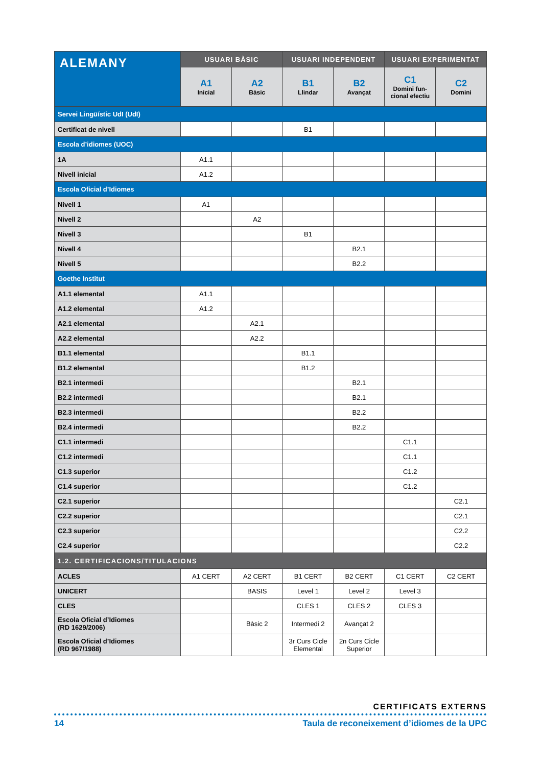| ALEMANY | USUARI BÀSIC | | USUARI INDEPENDENT | | USUARI EXPERIMENTAT | |
| | A1 Inicial | A2 Bàsic | B1 Llindar | B2 Avançat | C1 Domini fun-cional efectiu | C2 Domini |
| Servei Lingüístic UdI (UdI) | | | | | | |
| Certificat de nivell | | | B1 | | | |
| Escola d’idiomes (UOC) | | | | | | |
| 1A | A1.1 | | | | | |
| Nivell inicial | A1.2 | | | | | |
| Escola Oficial d’Idiomes | | | | | | |
| Nivell 1 | A1 | | | | | |
| Nivell 2 | | A2 | | | | |
| Nivell 3 | | | B1 | | | |
| Nivell 4 | | | | B2.1 | | |
| Nivell 5 | | | | B2.2 | | |
| Goethe Institut | | | | | | |
| A1.1 elemental | A1.1 | | | | | |
| A1.2 elemental | A1.2 | | | | | |
| A2.1 elemental | | A2.1 | | | | |
| A2.2 elemental | | A2.2 | | | | |
| B1.1 elemental | | | B1.1 | | | |
| B1.2 elemental | | | B1.2 | | | |
| B2.1 intermedi | | | | B2.1 | | |
| B2.2 intermedi | | | | B2.1 | | |
| B2.3 intermedi | | | | B2.2 | | |
| B2.4 intermedi | | | | B2.2 | | |
| C1.1 intermedi | | | | | C1.1 | |
| C1.2 intermedi | | | | | C1.1 | |
| C1.3 superior | | | | | C1.2 | |
| C1.4 superior | | | | | C1.2 | |
| C2.1 superior | | | | | | C2.1 |
| C2.2 superior | | | | | | C2.1 |
| C2.3 superior | | | | | | C2.2 |
| C2.4 superior | | | | | | C2.2 |
| 1.2. CERTIFICACIONS/TITULACIONS | | | | | | |
| ACLES | A1 CERT | A2 CERT | B1 CERT | B2 CERT | C1 CERT | C2 CERT |
| UNICERT | | BASIS | Level 1 | Level 2 | Level 3 | |
| CLES | | | CLES 1 | CLES 2 | CLES 3 | |
| Escola Oficial d’Idiomes (RD 1629/2006) | | Bàsic 2 | Intermedi 2 | Avançat 2 | | |
| Escola Oficial d’Idiomes (RD 967/1988) | | | 3r Curs Cicle Elemental | 2n Curs Cicle Superior | | |
CERTIFICATS EXTERNS
14 Taula de reconeixement d’idiomes de la UPC